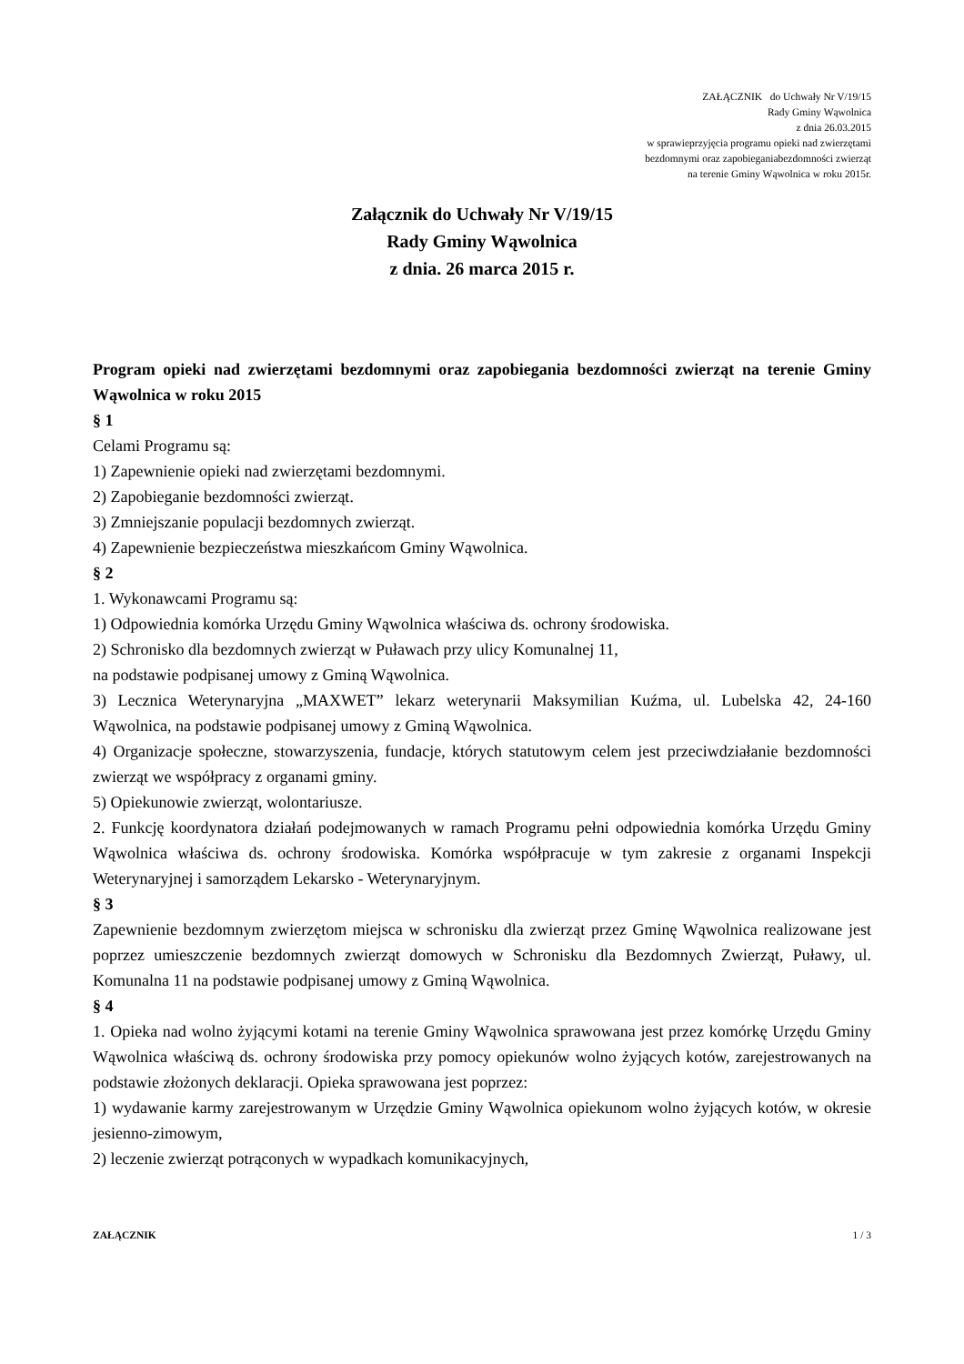ZAŁĄCZNIK do Uchwały Nr V/19/15
Rady Gminy Wąwolnica
z dnia 26.03.2015
w sprawieprzyjęcia programu opieki nad zwierzętami
bezdomnymi oraz zapobieganiabezdomności zwierząt
na terenie Gminy Wąwolnica w roku 2015r.
Załącznik do Uchwały Nr V/19/15
Rady Gminy Wąwolnica
z dnia. 26 marca 2015 r.
Program opieki nad zwierzętami bezdomnymi oraz zapobiegania bezdomności zwierząt na terenie Gminy Wąwolnica w roku 2015
§ 1
Celami Programu są:
1) Zapewnienie opieki nad zwierzętami bezdomnymi.
2) Zapobieganie bezdomności zwierząt.
3) Zmniejszanie populacji bezdomnych zwierząt.
4) Zapewnienie bezpieczeństwa mieszkańcom Gminy Wąwolnica.
§ 2
1. Wykonawcami Programu są:
1) Odpowiednia komórka Urzędu Gminy Wąwolnica właściwa ds. ochrony środowiska.
2) Schronisko dla bezdomnych zwierząt w Puławach przy ulicy Komunalnej 11,
na podstawie podpisanej umowy z Gminą Wąwolnica.
3) Lecznica Weterynaryjna „MAXWET” lekarz weterynarii Maksymilian Kuźma, ul. Lubelska 42, 24-160 Wąwolnica, na podstawie podpisanej umowy z Gminą Wąwolnica.
4) Organizacje społeczne, stowarzyszenia, fundacje, których statutowym celem jest przeciwdziałanie bezdomności zwierząt we współpracy z organami gminy.
5) Opiekunowie zwierząt, wolontariusze.
2. Funkcję koordynatora działań podejmowanych w ramach Programu pełni odpowiednia komórka Urzędu Gminy Wąwolnica właściwa ds. ochrony środowiska. Komórka współpracuje w tym zakresie z organami Inspekcji Weterynaryjnej i samorządem Lekarsko - Weterynaryjnym.
§ 3
Zapewnienie bezdomnym zwierzętom miejsca w schronisku dla zwierząt przez Gminę Wąwolnica realizowane jest poprzez umieszczenie bezdomnych zwierząt domowych w Schronisku dla Bezdomnych Zwierząt, Puławy, ul. Komunalna 11 na podstawie podpisanej umowy z Gminą Wąwolnica.
§ 4
1. Opieka nad wolno żyjącymi kotami na terenie Gminy Wąwolnica sprawowana jest przez komórkę Urzędu Gminy Wąwolnica właściwą ds. ochrony środowiska przy pomocy opiekunów wolno żyjących kotów, zarejestrowanych na podstawie złożonych deklaracji. Opieka sprawowana jest poprzez:
1) wydawanie karmy zarejestrowanym w Urzędzie Gminy Wąwolnica opiekunom wolno żyjących kotów, w okresie jesienno-zimowym,
2) leczenie zwierząt potrąconych w wypadkach komunikacyjnych,
ZAŁĄCZNIK 1 / 3